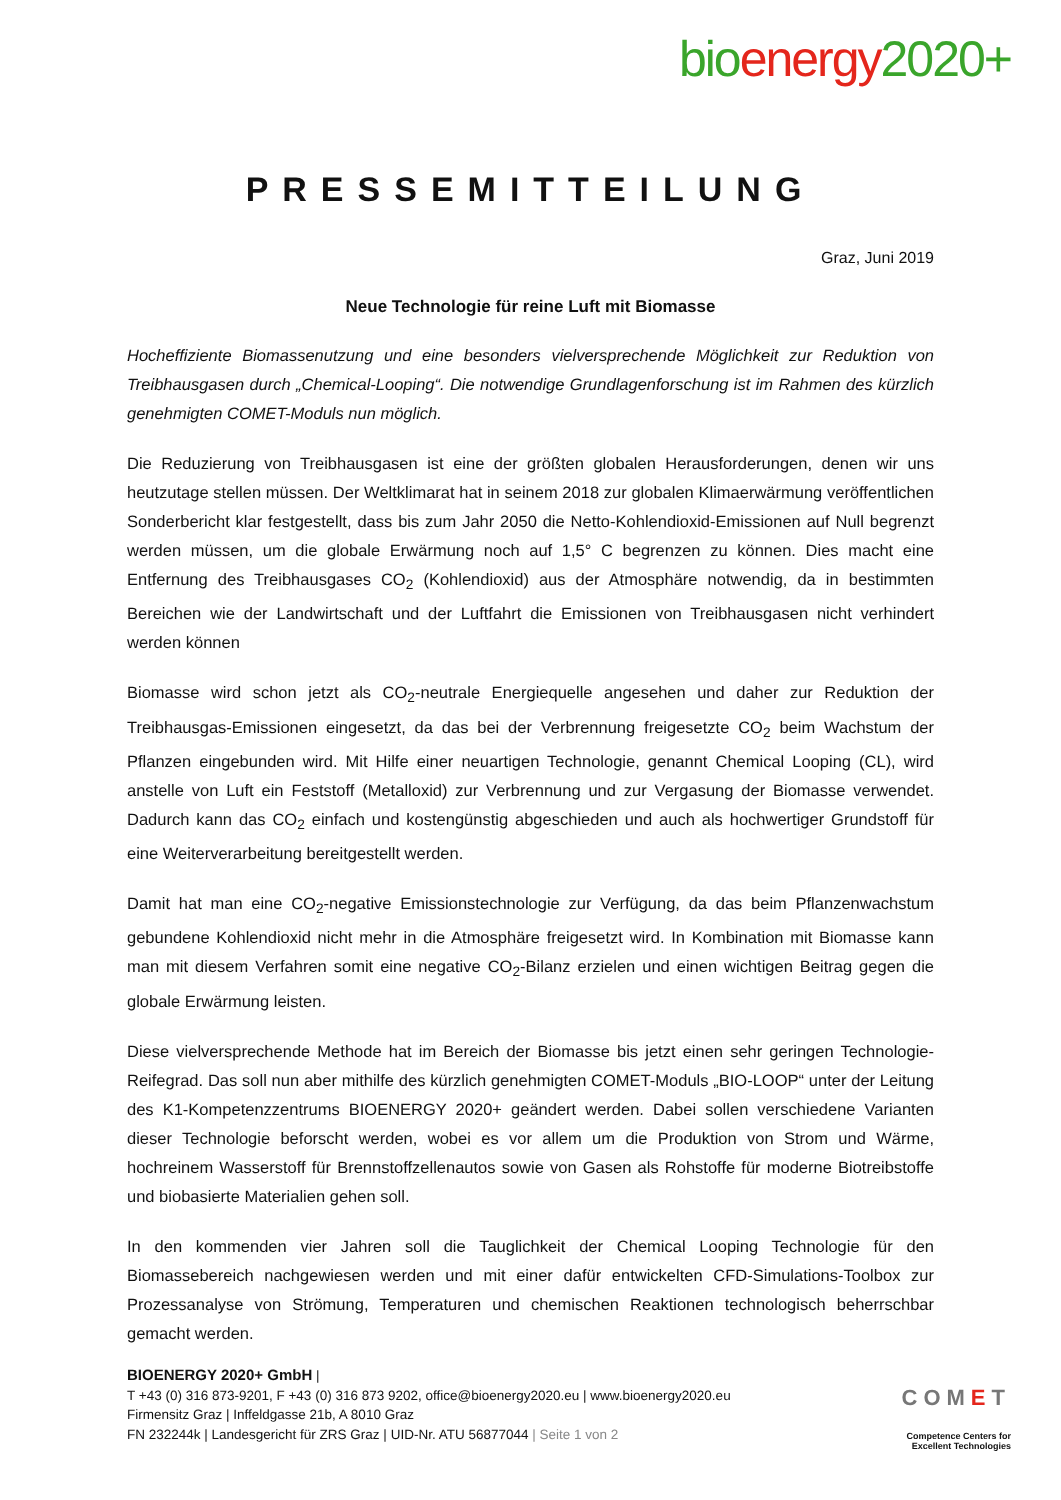bioenergy2020+
PRESSEMITTEILUNG
Graz, Juni 2019
Neue Technologie für reine Luft mit Biomasse
Hocheffiziente Biomassenutzung und eine besonders vielversprechende Möglichkeit zur Reduktion von Treibhausgasen durch „Chemical-Looping“. Die notwendige Grundlagenforschung ist im Rahmen des kürzlich genehmigten COMET-Moduls nun möglich.
Die Reduzierung von Treibhausgasen ist eine der größten globalen Herausforderungen, denen wir uns heutzutage stellen müssen. Der Weltklimarat hat in seinem 2018 zur globalen Klimaerwärmung veröffentlichen Sonderbericht klar festgestellt, dass bis zum Jahr 2050 die Netto-Kohlendioxid-Emissionen auf Null begrenzt werden müssen, um die globale Erwärmung noch auf 1,5° C begrenzen zu können. Dies macht eine Entfernung des Treibhausgases CO<sub>2</sub> (Kohlendioxid) aus der Atmosphäre notwendig, da in bestimmten Bereichen wie der Landwirtschaft und der Luftfahrt die Emissionen von Treibhausgasen nicht verhindert werden können
Biomasse wird schon jetzt als CO<sub>2</sub>-neutrale Energiequelle angesehen und daher zur Reduktion der Treibhausgas-Emissionen eingesetzt, da das bei der Verbrennung freigesetzte CO<sub>2</sub> beim Wachstum der Pflanzen eingebunden wird. Mit Hilfe einer neuartigen Technologie, genannt Chemical Looping (CL), wird anstelle von Luft ein Feststoff (Metalloxid) zur Verbrennung und zur Vergasung der Biomasse verwendet. Dadurch kann das CO<sub>2</sub> einfach und kostengünstig abgeschieden und auch als hochwertiger Grundstoff für eine Weiterverarbeitung bereitgestellt werden.
Damit hat man eine CO<sub>2</sub>-negative Emissionstechnologie zur Verfügung, da das beim Pflanzenwachstum gebundene Kohlendioxid nicht mehr in die Atmosphäre freigesetzt wird. In Kombination mit Biomasse kann man mit diesem Verfahren somit eine negative CO<sub>2</sub>-Bilanz erzielen und einen wichtigen Beitrag gegen die globale Erwärmung leisten.
Diese vielversprechende Methode hat im Bereich der Biomasse bis jetzt einen sehr geringen Technologie-Reifegrad. Das soll nun aber mithilfe des kürzlich genehmigten COMET-Moduls „BIO-LOOP“ unter der Leitung des K1-Kompetenzzentrums BIOENERGY 2020+ geändert werden. Dabei sollen verschiedene Varianten dieser Technologie beforscht werden, wobei es vor allem um die Produktion von Strom und Wärme, hochreinem Wasserstoff für Brennstoffzellenautos sowie von Gasen als Rohstoffe für moderne Biotreibstoffe und biobasierte Materialien gehen soll.
In den kommenden vier Jahren soll die Tauglichkeit der Chemical Looping Technologie für den Biomassebereich nachgewiesen werden und mit einer dafür entwickelten CFD-Simulations-Toolbox zur Prozessanalyse von Strömung, Temperaturen und chemischen Reaktionen technologisch beherrschbar gemacht werden.
BIOENERGY 2020+ GmbH |
T +43 (0) 316 873-9201, F +43 (0) 316 873 9202, office@bioenergy2020.eu | www.bioenergy2020.eu
Firmensitz Graz | Inffeldgasse 21b, A 8010 Graz
FN 232244k | Landesgericht für ZRS Graz | UID-Nr. ATU 56877044 | Seite 1 von 2
COMET
Competence Centers for
Excellent Technologies